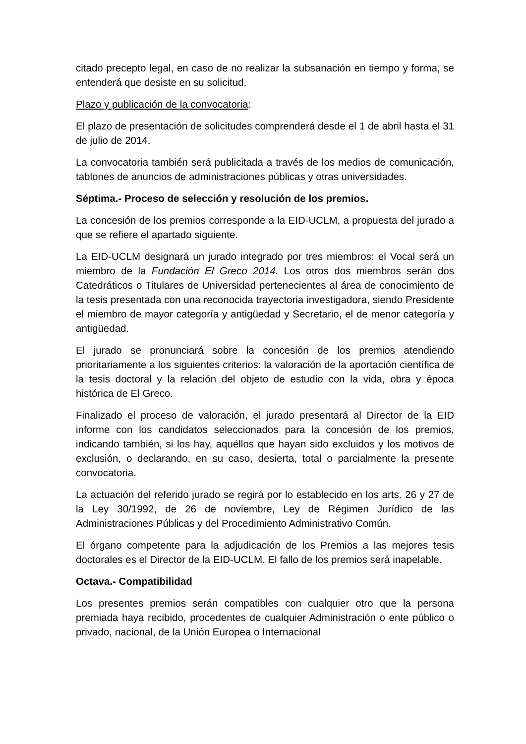citado precepto legal, en caso de no realizar la subsanación en tiempo y forma, se entenderá que desiste en su solicitud.
Plazo y publicación de la convocatoria:
El plazo de presentación de solicitudes comprenderá desde el 1 de abril hasta el 31 de julio de 2014.
La convocatoria también será publicitada a través de los medios de comunicación, tablones de anuncios de administraciones públicas y otras universidades.
Séptima.- Proceso de selección y resolución de los premios.
La concesión de los premios corresponde a la EID-UCLM, a propuesta del jurado a que se refiere el apartado siguiente.
La EID-UCLM designará un jurado integrado por tres miembros: el Vocal será un miembro de la Fundación El Greco 2014. Los otros dos miembros serán dos Catedráticos o Titulares de Universidad pertenecientes al área de conocimiento de la tesis presentada con una reconocida trayectoria investigadora, siendo Presidente el miembro de mayor categoría y antigüedad y Secretario, el de menor categoría y antigüedad.
El jurado se pronunciará sobre la concesión de los premios atendiendo prioritariamente a los siguientes criterios: la valoración de la aportación científica de la tesis doctoral y la relación del objeto de estudio con la vida, obra y época histórica de El Greco.
Finalizado el proceso de valoración, el jurado presentará al Director de la EID informe con los candidatos seleccionados para la concesión de los premios, indicando también, si los hay, aquéllos que hayan sido excluidos y los motivos de exclusión, o declarando, en su caso, desierta, total o parcialmente la presente convocatoria.
La actuación del referido jurado se regirá por lo establecido en los arts. 26 y 27 de la Ley 30/1992, de 26 de noviembre, Ley de Régimen Jurídico de las Administraciones Públicas y del Procedimiento Administrativo Común.
El órgano competente para la adjudicación de los Premios a las mejores tesis doctorales es el Director de la EID-UCLM. El fallo de los premios será inapelable.
Octava.- Compatibilidad
Los presentes premios serán compatibles con cualquier otro que la persona premiada haya recibido, procedentes de cualquier Administración o ente público o privado, nacional, de la Unión Europea o Internacional